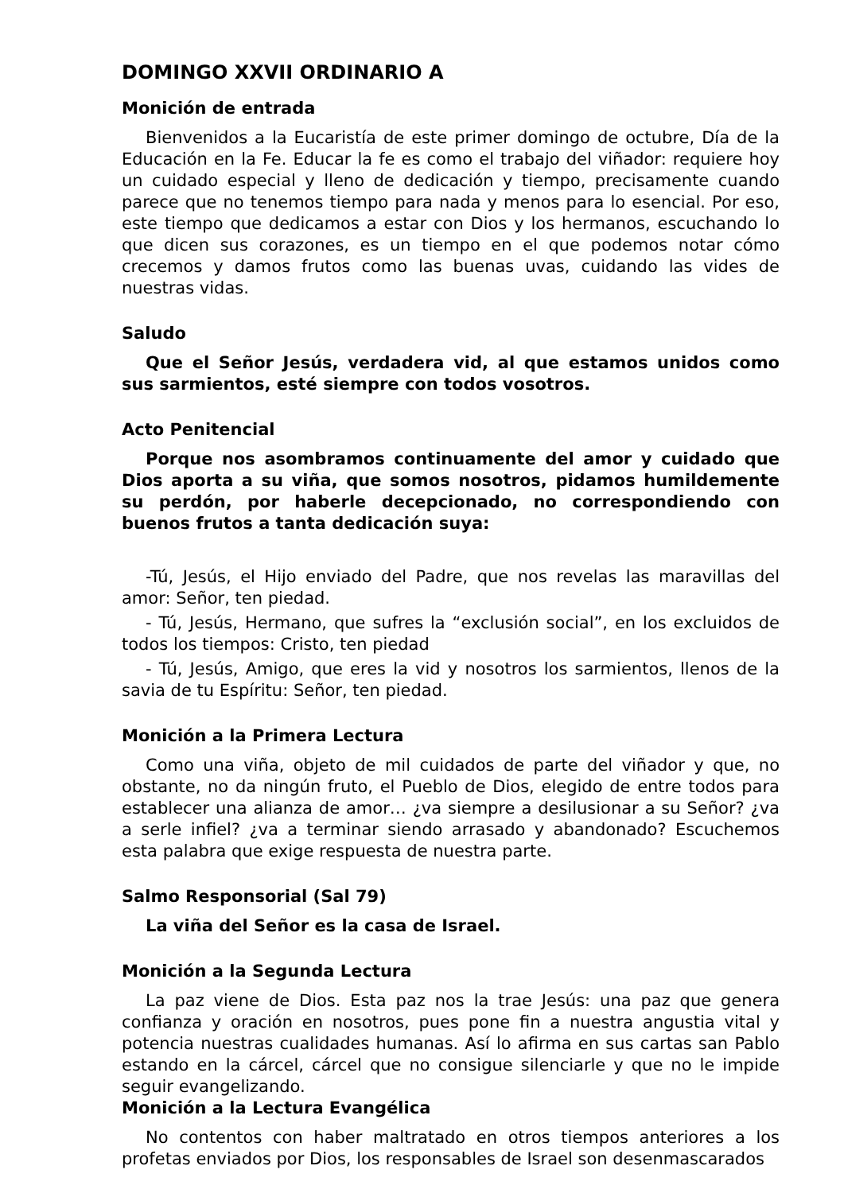DOMINGO XXVII ORDINARIO A
Monición de entrada
Bienvenidos a la Eucaristía de este primer domingo de octubre, Día de la Educación en la Fe. Educar la fe es como el trabajo del viñador: requiere hoy un cuidado especial y lleno de dedicación y tiempo, precisamente cuando parece que no tenemos tiempo para nada y menos para lo esencial. Por eso, este tiempo que dedicamos a estar con Dios y los hermanos, escuchando lo que dicen sus corazones, es un tiempo en el que podemos notar cómo crecemos y damos frutos como las buenas uvas, cuidando las vides de nuestras vidas.
Saludo
Que el Señor Jesús, verdadera vid, al que estamos unidos como sus sarmientos, esté siempre con todos vosotros.
Acto Penitencial
Porque nos asombramos continuamente del amor y cuidado que Dios aporta a su viña, que somos nosotros, pidamos humildemente su perdón, por haberle decepcionado, no correspondiendo con buenos frutos a tanta dedicación suya:
-Tú, Jesús, el Hijo enviado del Padre, que nos revelas las maravillas del amor: Señor, ten piedad.
- Tú, Jesús, Hermano, que sufres la “exclusión social”, en los excluidos de todos los tiempos: Cristo, ten piedad
- Tú, Jesús, Amigo, que eres la vid y nosotros los sarmientos, llenos de la savia de tu Espíritu: Señor, ten piedad.
Monición a la Primera Lectura
Como una viña, objeto de mil cuidados de parte del viñador y que, no obstante, no da ningún fruto, el Pueblo de Dios, elegido de entre todos para establecer una alianza de amor… ¿va siempre a desilusionar a su Señor? ¿va a serle infiel? ¿va a terminar siendo arrasado y abandonado? Escuchemos esta palabra que exige respuesta de nuestra parte.
Salmo Responsorial (Sal 79)
La viña del Señor es la casa de Israel.
Monición a la Segunda Lectura
La paz viene de Dios. Esta paz nos la trae Jesús: una paz que genera confianza y oración en nosotros, pues pone fin a nuestra angustia vital y potencia nuestras cualidades humanas. Así lo afirma en sus cartas san Pablo estando en la cárcel, cárcel que no consigue silenciarle y que no le impide seguir evangelizando.
Monición a la Lectura Evangélica
No contentos con haber maltratado en otros tiempos anteriores a los profetas enviados por Dios, los responsables de Israel son desenmascarados